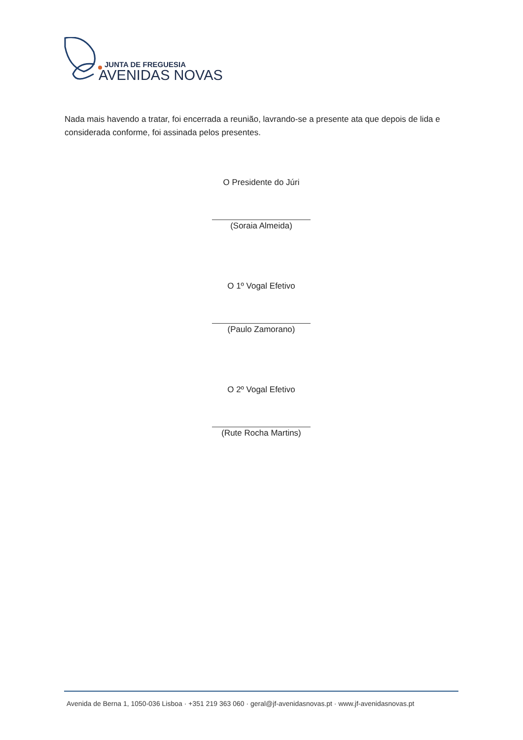JUNTA DE FREGUESIA
AVENIDAS NOVAS
Nada mais havendo a tratar, foi encerrada a reunião, lavrando-se a presente ata que depois de lida e considerada conforme, foi assinada pelos presentes.
O Presidente do Júri
(Soraia Almeida)
O 1º Vogal Efetivo
(Paulo Zamorano)
O 2º Vogal Efetivo
(Rute Rocha Martins)
Avenida de Berna 1, 1050-036 Lisboa · +351 219 363 060 · geral@jf-avenidasnovas.pt · www.jf-avenidasnovas.pt